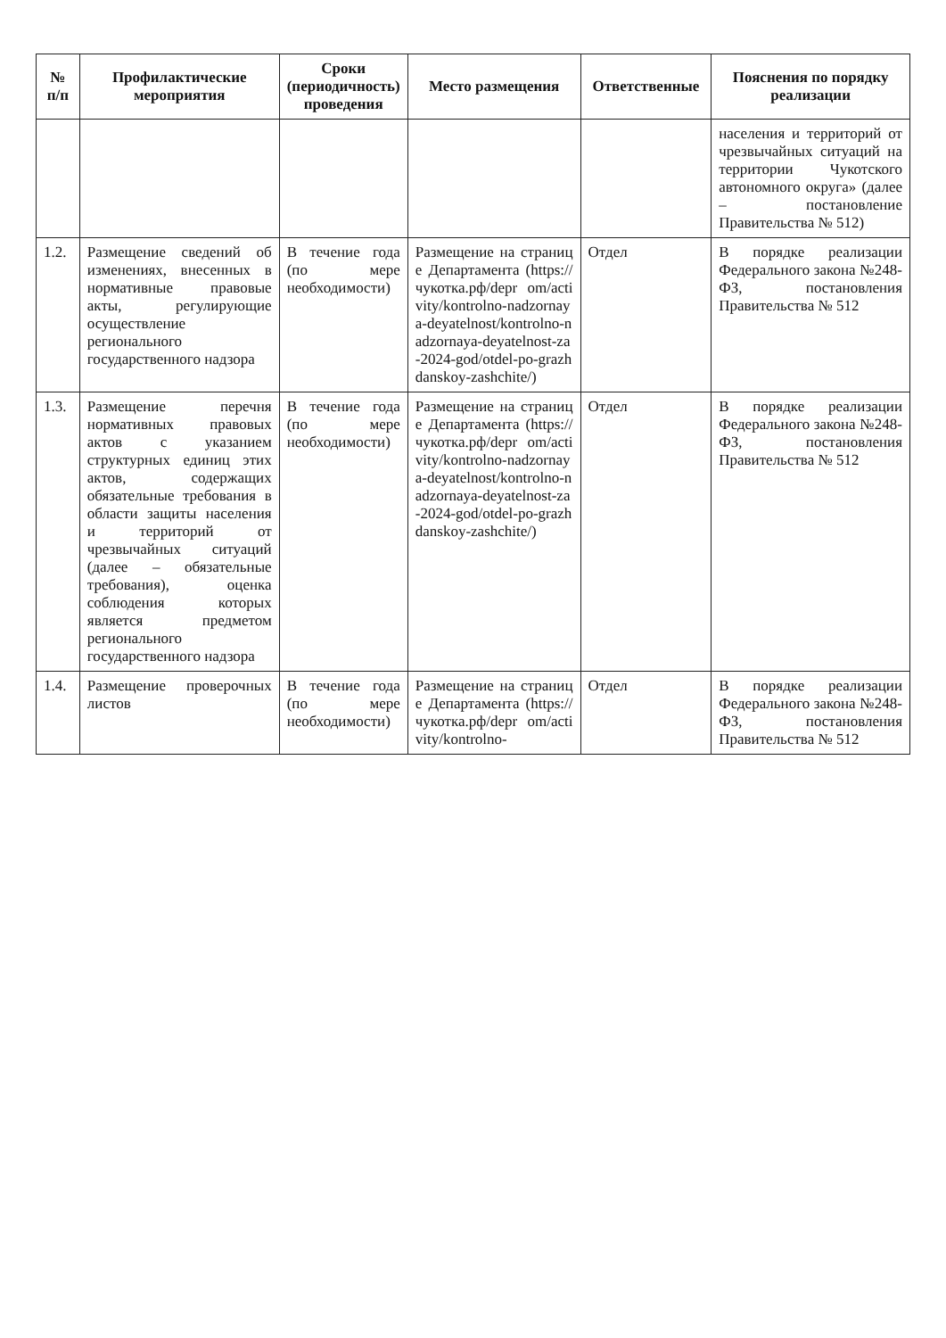| № п/п | Профилактические мероприятия | Сроки (периодичность) проведения | Место размещения | Ответственные | Пояснения по порядку реализации |
| --- | --- | --- | --- | --- | --- |
| | | | | | населения и территорий от чрезвычайных ситуаций на территории Чукотского автономного округа» (далее – постановление Правительства № 512) |
| 1.2. | Размещение сведений об изменениях, внесенных в нормативные правовые акты, регулирующие осуществление регионального государственного надзора | В течение года (по мере необходимости) | Размещение на странице Департамента (https://чукотка.рф/depr om/activity/kontrolno-nadzornaya-deyatelnost/kontrolno-nadzornaya-deyatelnost-za-2024-god/otdel-po-grazhdanskoy-zashchite/) | Отдел | В порядке реализации Федерального закона №248-ФЗ, постановления Правительства № 512 |
| 1.3. | Размещение перечня нормативных правовых актов с указанием структурных единиц этих актов, содержащих обязательные требования в области защиты населения и территорий от чрезвычайных ситуаций (далее – обязательные требования), оценка соблюдения которых является предметом регионального государственного надзора | В течение года (по мере необходимости) | Размещение на странице Департамента (https://чукотка.рф/depr om/activity/kontrolno-nadzornaya-deyatelnost/kontrolno-nadzornaya-deyatelnost-za-2024-god/otdel-po-grazhdanskoy-zashchite/) | Отдел | В порядке реализации Федерального закона №248-ФЗ, постановления Правительства № 512 |
| 1.4. | Размещение проверочных листов | В течение года (по мере необходимости) | Размещение на странице Департамента (https://чукотка.рф/depr om/activity/kontrolno- | Отдел | В порядке реализации Федерального закона №248-ФЗ, постановления Правительства № 512 |